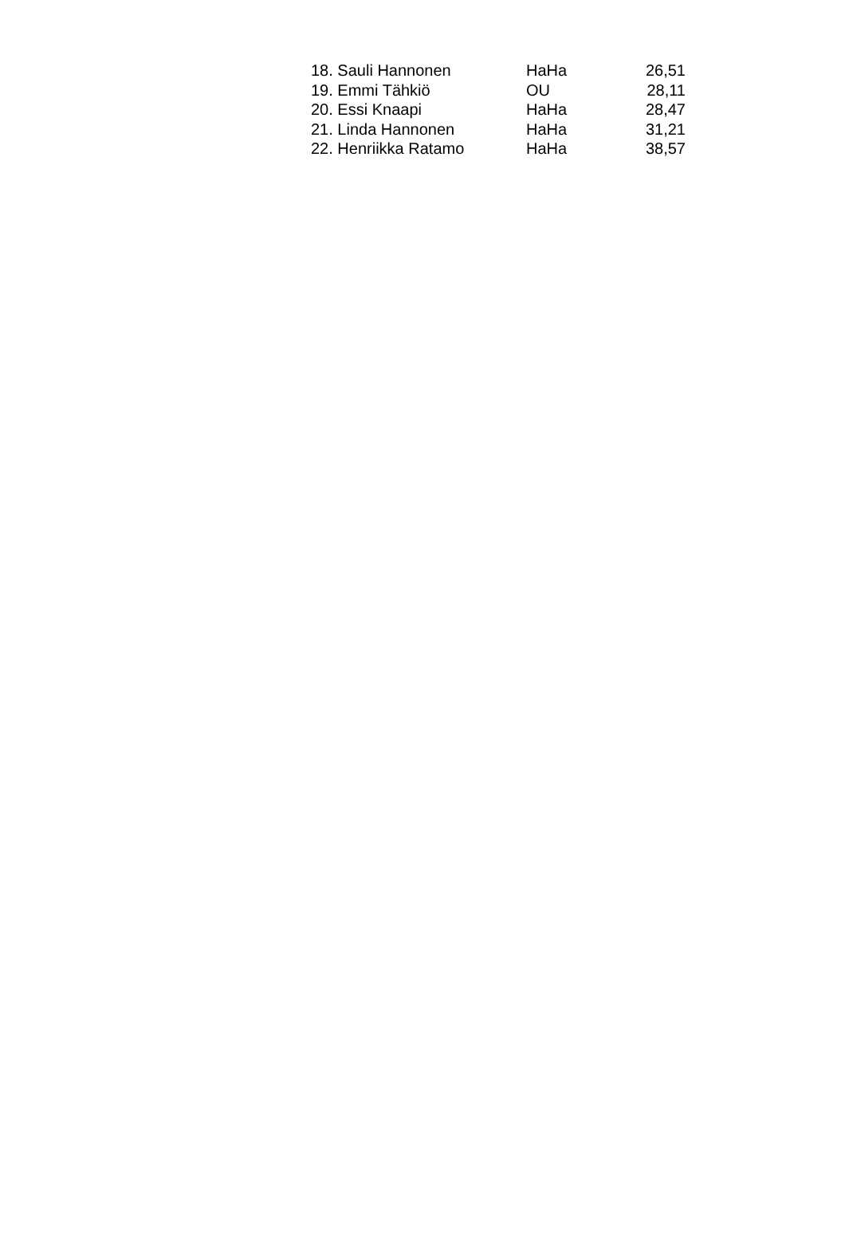| 18. Sauli Hannonen | HaHa | 26,51 |
| 19. Emmi Tähkiö | OU | 28,11 |
| 20. Essi Knaapi | HaHa | 28,47 |
| 21. Linda Hannonen | HaHa | 31,21 |
| 22. Henriikka Ratamo | HaHa | 38,57 |